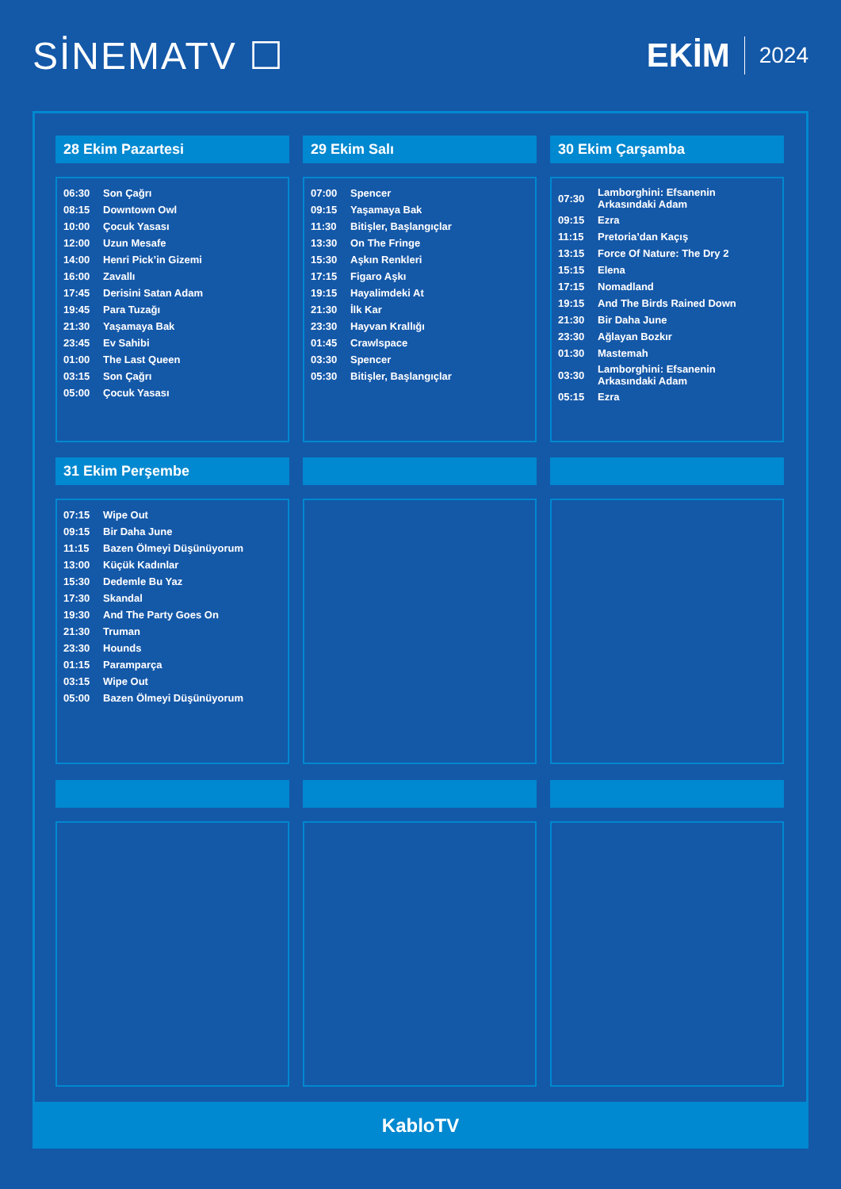SİNEMATV ☐ EKİM 2024
28 Ekim Pazartesi
| 06:30 | Son Çağrı |
| 08:15 | Downtown Owl |
| 10:00 | Çocuk Yasası |
| 12:00 | Uzun Mesafe |
| 14:00 | Henri Pick’in Gizemi |
| 16:00 | Zavallı |
| 17:45 | Derisini Satan Adam |
| 19:45 | Para Tuzağı |
| 21:30 | Yaşamaya Bak |
| 23:45 | Ev Sahibi |
| 01:00 | The Last Queen |
| 03:15 | Son Çağrı |
| 05:00 | Çocuk Yasası |
29 Ekim Salı
| 07:00 | Spencer |
| 09:15 | Yaşamaya Bak |
| 11:30 | Bitişler, Başlangıçlar |
| 13:30 | On The Fringe |
| 15:30 | Aşkın Renkleri |
| 17:15 | Figaro Aşkı |
| 19:15 | Hayalimdeki At |
| 21:30 | İlk Kar |
| 23:30 | Hayvan Krallığı |
| 01:45 | Crawlspace |
| 03:30 | Spencer |
| 05:30 | Bitişler, Başlangıçlar |
30 Ekim Çarşamba
| 07:30 | Lamborghini: Efsanenin Arkasındaki Adam |
| 09:15 | Ezra |
| 11:15 | Pretoria’dan Kaçış |
| 13:15 | Force Of Nature: The Dry 2 |
| 15:15 | Elena |
| 17:15 | Nomadland |
| 19:15 | And The Birds Rained Down |
| 21:30 | Bir Daha June |
| 23:30 | Ağlayan Bozkır |
| 01:30 | Mastemah |
| 03:30 | Lamborghini: Efsanenin Arkasındaki Adam |
| 05:15 | Ezra |
31 Ekim Perşembe
| 07:15 | Wipe Out |
| 09:15 | Bir Daha June |
| 11:15 | Bazen Ölmeyi Düşünüyorum |
| 13:00 | Küçük Kadınlar |
| 15:30 | Dedemle Bu Yaz |
| 17:30 | Skandal |
| 19:30 | And The Party Goes On |
| 21:30 | Truman |
| 23:30 | Hounds |
| 01:15 | Paramparça |
| 03:15 | Wipe Out |
| 05:00 | Bazen Ölmeyi Düşünüyorum |
KabloTV